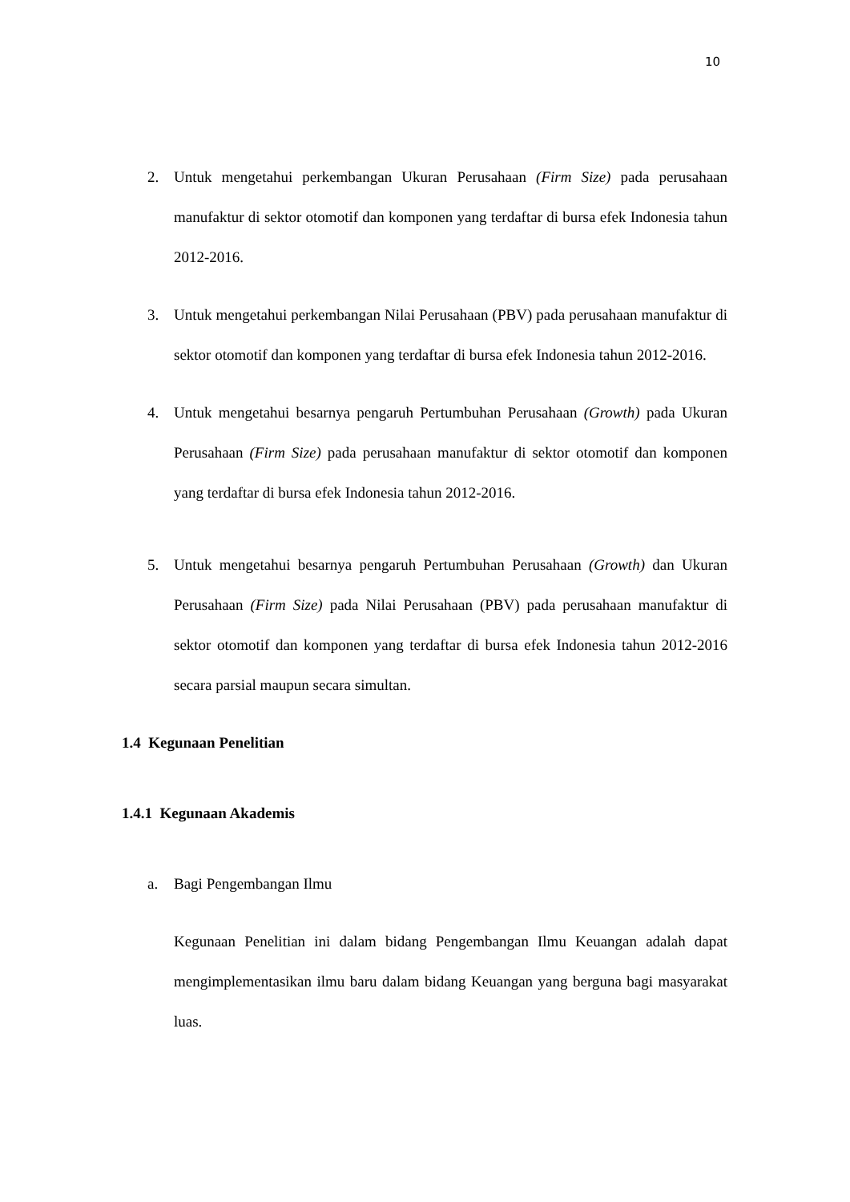10
2. Untuk mengetahui perkembangan Ukuran Perusahaan (Firm Size) pada perusahaan manufaktur di sektor otomotif dan komponen yang terdaftar di bursa efek Indonesia tahun 2012-2016.
3. Untuk mengetahui perkembangan Nilai Perusahaan (PBV) pada perusahaan manufaktur di sektor otomotif dan komponen yang terdaftar di bursa efek Indonesia tahun 2012-2016.
4. Untuk mengetahui besarnya pengaruh Pertumbuhan Perusahaan (Growth) pada Ukuran Perusahaan (Firm Size) pada perusahaan manufaktur di sektor otomotif dan komponen yang terdaftar di bursa efek Indonesia tahun 2012-2016.
5. Untuk mengetahui besarnya pengaruh Pertumbuhan Perusahaan (Growth) dan Ukuran Perusahaan (Firm Size) pada Nilai Perusahaan (PBV) pada perusahaan manufaktur di sektor otomotif dan komponen yang terdaftar di bursa efek Indonesia tahun 2012-2016 secara parsial maupun secara simultan.
1.4 Kegunaan Penelitian
1.4.1 Kegunaan Akademis
a. Bagi Pengembangan Ilmu
Kegunaan Penelitian ini dalam bidang Pengembangan Ilmu Keuangan adalah dapat mengimplementasikan ilmu baru dalam bidang Keuangan yang berguna bagi masyarakat luas.